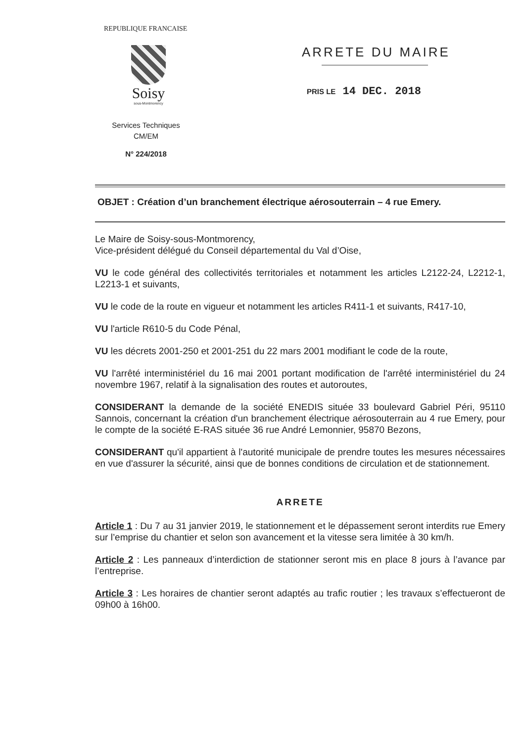REPUBLIQUE FRANCAISE
Soisy
sous-Montmorency
Services Techniques
CM/EM
N° 224/2018
ARRETE DU MAIRE
PRIS LE 14 DEC. 2018
OBJET : Création d’un branchement électrique aérosouterrain – 4 rue Emery.
Le Maire de Soisy-sous-Montmorency,
Vice-président délégué du Conseil départemental du Val d’Oise,
VU le code général des collectivités territoriales et notamment les articles L2122-24, L2212-1, L2213-1 et suivants,
VU le code de la route en vigueur et notamment les articles R411-1 et suivants, R417-10,
VU l'article R610-5 du Code Pénal,
VU les décrets 2001-250 et 2001-251 du 22 mars 2001 modifiant le code de la route,
VU l'arrêté interministériel du 16 mai 2001 portant modification de l'arrêté interministériel du 24 novembre 1967, relatif à la signalisation des routes et autoroutes,
CONSIDERANT la demande de la société ENEDIS située 33 boulevard Gabriel Péri, 95110 Sannois, concernant la création d'un branchement électrique aérosouterrain au 4 rue Emery, pour le compte de la société E-RAS située 36 rue André Lemonnier, 95870 Bezons,
CONSIDERANT qu'il appartient à l'autorité municipale de prendre toutes les mesures nécessaires en vue d'assurer la sécurité, ainsi que de bonnes conditions de circulation et de stationnement.
ARRETE
Article 1 : Du 7 au 31 janvier 2019, le stationnement et le dépassement seront interdits rue Emery sur l’emprise du chantier et selon son avancement et la vitesse sera limitée à 30 km/h.
Article 2 : Les panneaux d’interdiction de stationner seront mis en place 8 jours à l’avance par l’entreprise.
Article 3 : Les horaires de chantier seront adaptés au trafic routier ; les travaux s’effectueront de 09h00 à 16h00.